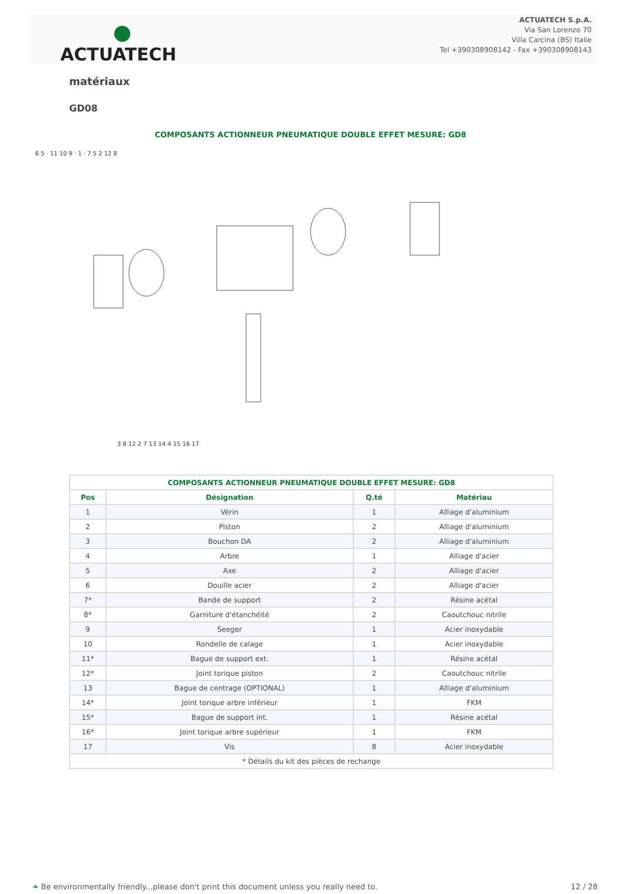●
ACTUATECH
ACTUATECH S.p.A.
Via San Lorenzo 70
Villa Carcina (BS) Italie
Tel +390308908142 - Fax +390308908143
matériaux
GD08
COMPOSANTS ACTIONNEUR PNEUMATIQUE DOUBLE EFFET MESURE: GD8
6 5 · 11 10 9 · 1 · 7 5 2 12 8
3 8 12 2 7 13 14 4 15 16 17
| COMPOSANTS ACTIONNEUR PNEUMATIQUE DOUBLE EFFET MESURE: GD8 | | | |
| --- | --- | --- | --- |
| Pos | Désignation | Q.té | Matériau |
| 1 | Vérin | 1 | Alliage d'aluminium |
| 2 | Piston | 2 | Alliage d'aluminium |
| 3 | Bouchon DA | 2 | Alliage d'aluminium |
| 4 | Arbre | 1 | Alliage d'acier |
| 5 | Axe | 2 | Alliage d'acier |
| 6 | Douille acier | 2 | Alliage d'acier |
| 7* | Bande de support | 2 | Résine acétal |
| 8* | Garniture d'étanchéité | 2 | Caoutchouc nitrile |
| 9 | Seeger | 1 | Acier inoxydable |
| 10 | Rondelle de calage | 1 | Acier inoxydable |
| 11* | Bague de support ext. | 1 | Résine acétal |
| 12* | Joint torique piston | 2 | Caoutchouc nitrile |
| 13 | Bague de centrage (OPTIONAL) | 1 | Alliage d'aluminium |
| 14* | Joint torique arbre inférieur | 1 | FKM |
| 15* | Bague de support int. | 1 | Résine acétal |
| 16* | Joint torique arbre supérieur | 1 | FKM |
| 17 | Vis | 8 | Acier inoxydable |
| * Détails du kit des pièces de rechange | | | |
❧ Be environmentally friendly...please don't print this document unless you really need to. 12 / 28